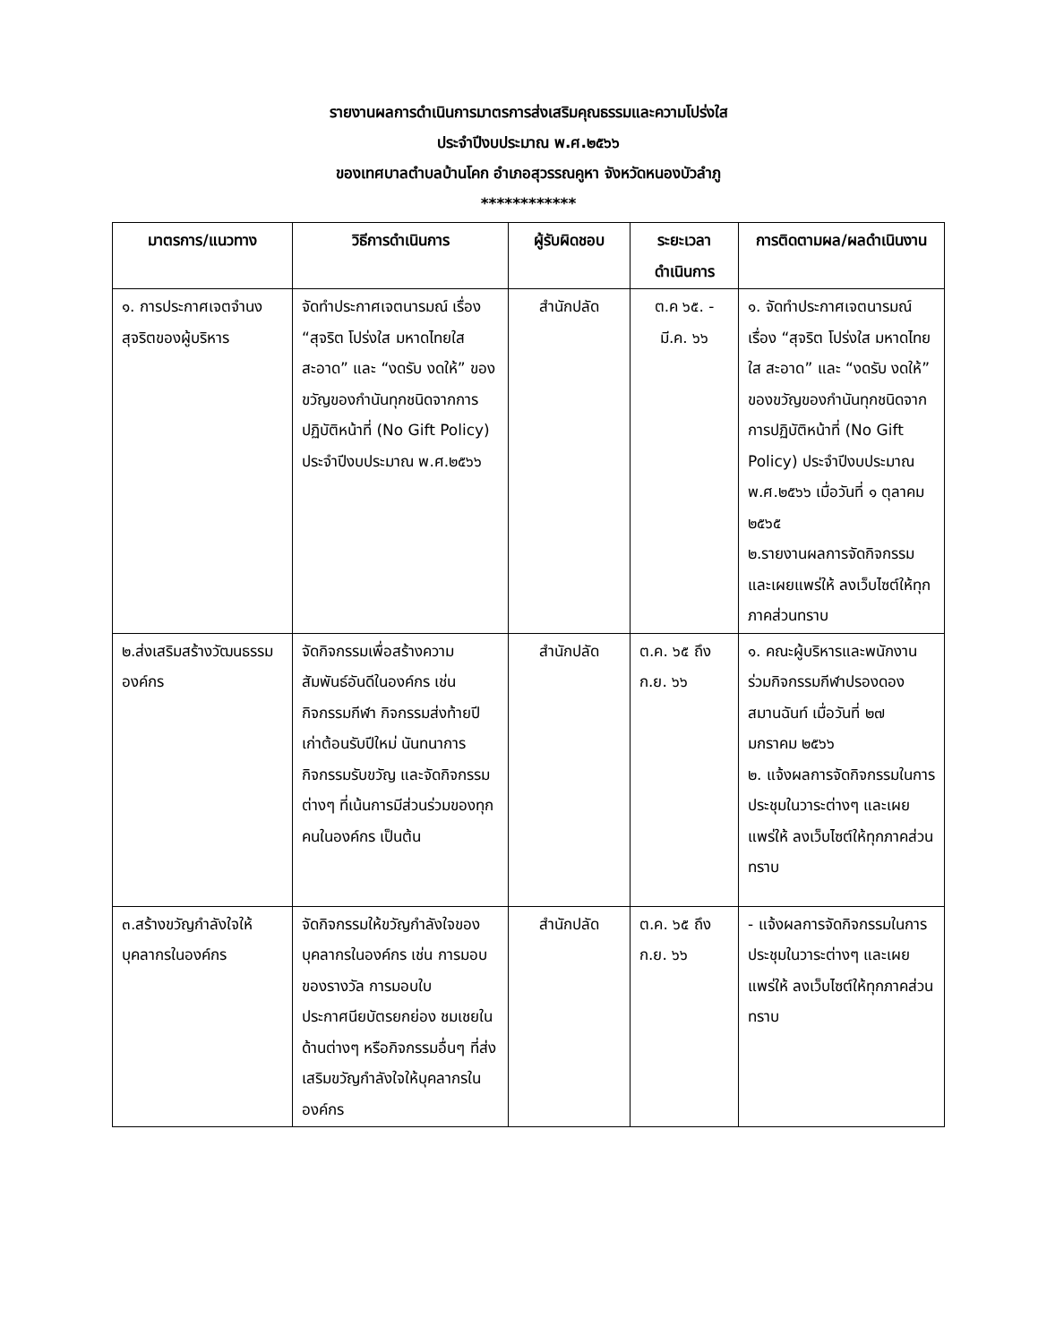รายงานผลการดำเนินการมาตรการส่งเสริมคุณธรรมและความโปร่งใส
ประจำปีงบประมาณ พ.ศ.๒๕๖๖
ของเทศบาลตำบลบ้านโคก อำเภอสุวรรณคูหา จังหวัดหนองบัวลำภู
************
| มาตรการ/แนวทาง | วิธีการดำเนินการ | ผู้รับผิดชอบ | ระยะเวลาดำเนินการ | การติดตามผล/ผลดำเนินงาน |
| --- | --- | --- | --- | --- |
| ๑. การประกาศเจตจำนงสุจริตของผู้บริหาร | จัดทำประกาศเจตนารมณ์ เรื่อง “สุจริต โปร่งใส มหาดไทยใสสะอาด” และ “งดรับ งดให้” ของขวัญของกำนันทุกชนิดจากการปฏิบัติหน้าที่ (No Gift Policy) ประจำปีงบประมาณ พ.ศ.๒๕๖๖ | สำนักปลัด | ต.ค ๖๕. - มี.ค. ๖๖ | ๑. จัดทำประกาศเจตนารมณ์ เรื่อง “สุจริต โปร่งใส มหาดไทยใส สะอาด” และ “งดรับ งดให้” ของขวัญของกำนันทุกชนิดจากการปฏิบัติหน้าที่ (No Gift Policy) ประจำปีงบประมาณ พ.ศ.๒๕๖๖ เมื่อวันที่ ๑ ตุลาคม ๒๕๖๕ ๒.รายงานผลการจัดกิจกรรมและเผยแพร่ให้ ลงเว็บไซต์ให้ทุกภาคส่วนทราบ |
| ๒.ส่งเสริมสร้างวัฒนธรรมองค์กร | จัดกิจกรรมเพื่อสร้างความสัมพันธ์อันดีในองค์กร เช่น กิจกรรมกีฬา กิจกรรมส่งท้ายปีเก่าต้อนรับปีใหม่ นันทนาการ กิจกรรมรับขวัญ และจัดกิจกรรมต่างๆ ที่เน้นการมีส่วนร่วมของทุกคนในองค์กร เป็นต้น | สำนักปลัด | ต.ค. ๖๕ ถึง ก.ย. ๖๖ | ๑. คณะผู้บริหารและพนักงานร่วมกิจกรรมกีฬาปรองดองสมานฉันท์ เมื่อวันที่ ๒๗ มกราคม ๒๕๖๖ ๒. แจ้งผลการจัดกิจกรรมในการประชุมในวาระต่างๆ และเผยแพร่ให้ ลงเว็บไซต์ให้ทุกภาคส่วนทราบ |
| ๓.สร้างขวัญกำลังใจให้บุคลากรในองค์กร | จัดกิจกรรมให้ขวัญกำลังใจของบุคลากรในองค์กร เช่น การมอบของรางวัล การมอบใบประกาศนียบัตรยกย่อง ชมเชยในด้านต่างๆ หรือกิจกรรมอื่นๆ ที่ส่งเสริมขวัญกำลังใจให้บุคลากรในองค์กร | สำนักปลัด | ต.ค. ๖๕ ถึง ก.ย. ๖๖ | - แจ้งผลการจัดกิจกรรมในการประชุมในวาระต่างๆ และเผยแพร่ให้ ลงเว็บไซต์ให้ทุกภาคส่วนทราบ |